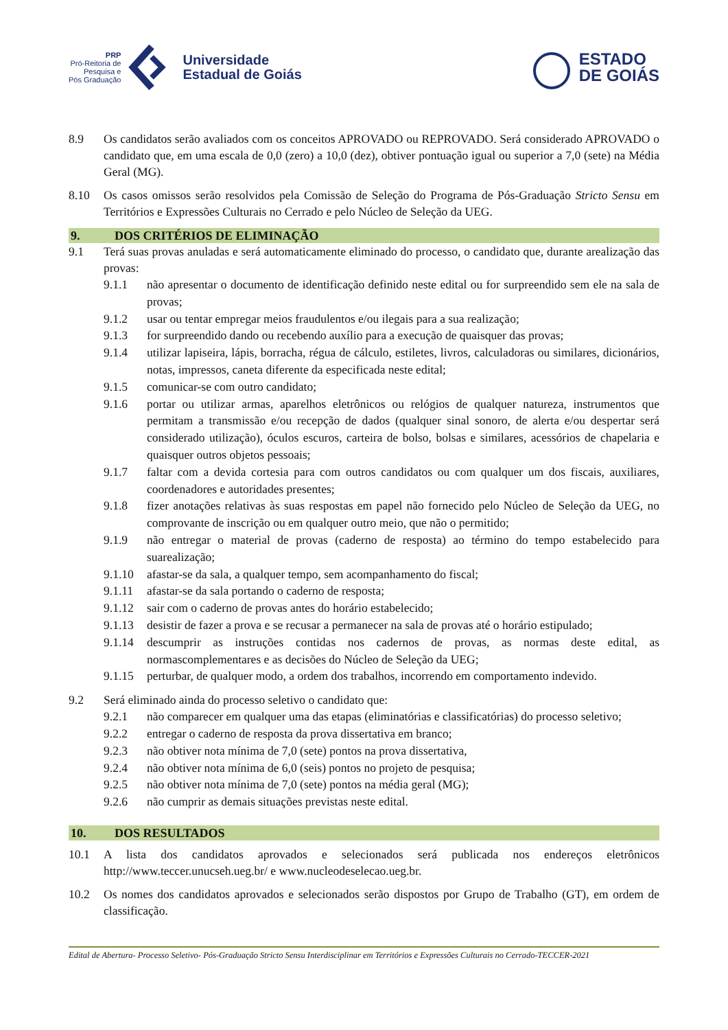PRP
Pró-Reitoria de
Pesquisa e
Pós Graduação
Universidade
Estadual de Goiás
ESTADO
DE GOIÁS
8.9 Os candidatos serão avaliados com os conceitos APROVADO ou REPROVADO. Será considerado APROVADO o candidato que, em uma escala de 0,0 (zero) a 10,0 (dez), obtiver pontuação igual ou superior a 7,0 (sete) na Média Geral (MG).
8.10 Os casos omissos serão resolvidos pela Comissão de Seleção do Programa de Pós-Graduação Stricto Sensu em Territórios e Expressões Culturais no Cerrado e pelo Núcleo de Seleção da UEG.
9. DOS CRITÉRIOS DE ELIMINAÇÃO
9.1 Terá suas provas anuladas e será automaticamente eliminado do processo, o candidato que, durante arealização das provas:
9.1.1 não apresentar o documento de identificação definido neste edital ou for surpreendido sem ele na sala de provas;
9.1.2 usar ou tentar empregar meios fraudulentos e/ou ilegais para a sua realização;
9.1.3 for surpreendido dando ou recebendo auxílio para a execução de quaisquer das provas;
9.1.4 utilizar lapiseira, lápis, borracha, régua de cálculo, estiletes, livros, calculadoras ou similares, dicionários, notas, impressos, caneta diferente da especificada neste edital;
9.1.5 comunicar-se com outro candidato;
9.1.6 portar ou utilizar armas, aparelhos eletrônicos ou relógios de qualquer natureza, instrumentos que permitam a transmissão e/ou recepção de dados (qualquer sinal sonoro, de alerta e/ou despertar será considerado utilização), óculos escuros, carteira de bolso, bolsas e similares, acessórios de chapelaria e quaisquer outros objetos pessoais;
9.1.7 faltar com a devida cortesia para com outros candidatos ou com qualquer um dos fiscais, auxiliares, coordenadores e autoridades presentes;
9.1.8 fizer anotações relativas às suas respostas em papel não fornecido pelo Núcleo de Seleção da UEG, no comprovante de inscrição ou em qualquer outro meio, que não o permitido;
9.1.9 não entregar o material de provas (caderno de resposta) ao término do tempo estabelecido para suarealização;
9.1.10 afastar-se da sala, a qualquer tempo, sem acompanhamento do fiscal;
9.1.11 afastar-se da sala portando o caderno de resposta;
9.1.12 sair com o caderno de provas antes do horário estabelecido;
9.1.13 desistir de fazer a prova e se recusar a permanecer na sala de provas até o horário estipulado;
9.1.14 descumprir as instruções contidas nos cadernos de provas, as normas deste edital, as normascomplementares e as decisões do Núcleo de Seleção da UEG;
9.1.15 perturbar, de qualquer modo, a ordem dos trabalhos, incorrendo em comportamento indevido.
9.2 Será eliminado ainda do processo seletivo o candidato que:
9.2.1 não comparecer em qualquer uma das etapas (eliminatórias e classificatórias) do processo seletivo;
9.2.2 entregar o caderno de resposta da prova dissertativa em branco;
9.2.3 não obtiver nota mínima de 7,0 (sete) pontos na prova dissertativa,
9.2.4 não obtiver nota mínima de 6,0 (seis) pontos no projeto de pesquisa;
9.2.5 não obtiver nota mínima de 7,0 (sete) pontos na média geral (MG);
9.2.6 não cumprir as demais situações previstas neste edital.
10. DOS RESULTADOS
10.1 A lista dos candidatos aprovados e selecionados será publicada nos endereços eletrônicos http://www.teccer.unucseh.ueg.br/ e www.nucleodeselecao.ueg.br.
10.2 Os nomes dos candidatos aprovados e selecionados serão dispostos por Grupo de Trabalho (GT), em ordem de classificação.
Edital de Abertura- Processo Seletivo- Pós-Graduação Stricto Sensu Interdisciplinar em Territórios e Expressões Culturais no Cerrado-TECCER-2021